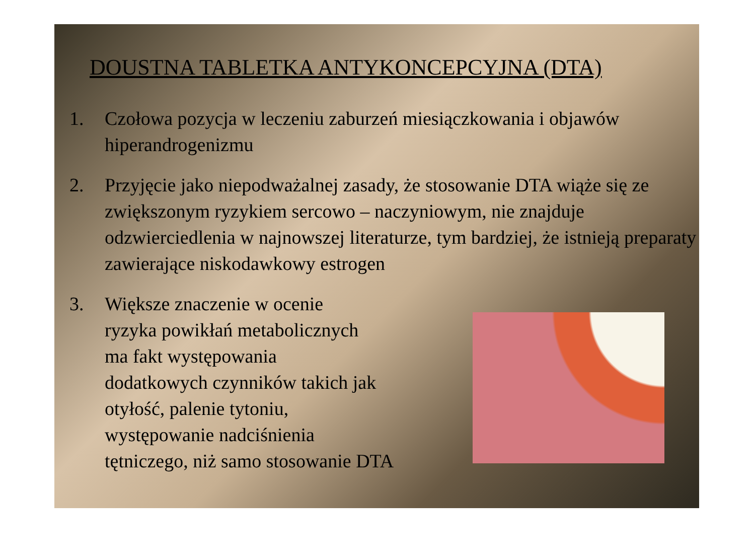DOUSTNA TABLETKA ANTYKONCEPCYJNA (DTA)
1. Czołowa pozycja w leczeniu zaburzeń miesiączkowania i objawów hiperandrogenizmu
2. Przyjęcie jako niepodważalnej zasady, że stosowanie DTA wiąże się ze zwiększonym ryzykiem sercowo – naczyniowym, nie znajduje odzwierciedlenia w najnowszej literaturze, tym bardziej, że istnieją preparaty zawierające niskodawkowy estrogen
3. Większe znaczenie w ocenie
ryzyka powikłań metabolicznych
ma fakt występowania
dodatkowych czynników takich jak
otyłość, palenie tytoniu,
występowanie nadciśnienia
tętniczego, niż samo stosowanie DTA